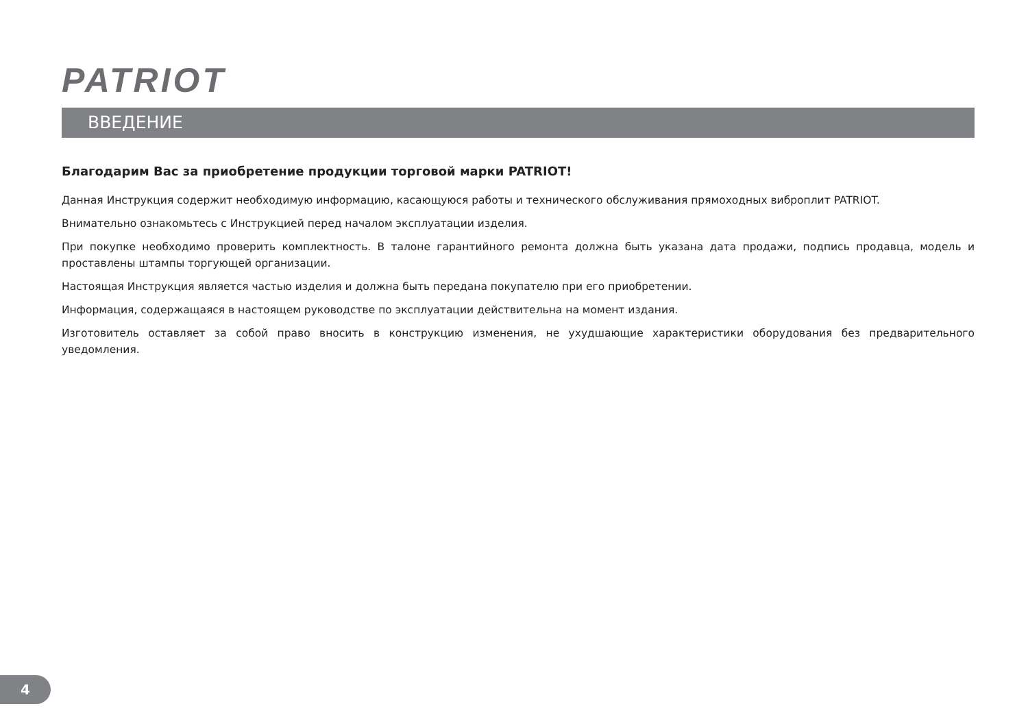PATRIOT
ВВЕДЕНИЕ
Благодарим Вас за приобретение продукции торговой марки PATRIOT!
Данная Инструкция содержит необходимую информацию, касающуюся работы и технического обслуживания прямоходных виброплит PATRIOT.
Внимательно ознакомьтесь с Инструкцией перед началом эксплуатации изделия.
При покупке необходимо проверить комплектность. В талоне гарантийного ремонта должна быть указана дата продажи, подпись продавца, модель и проставлены штампы торгующей организации.
Настоящая Инструкция является частью изделия и должна быть передана покупателю при его приобретении.
Информация, содержащаяся в настоящем руководстве по эксплуатации действительна на момент издания.
Изготовитель оставляет за собой право вносить в конструкцию изменения, не ухудшающие характеристики оборудования без предварительного уведомления.
4